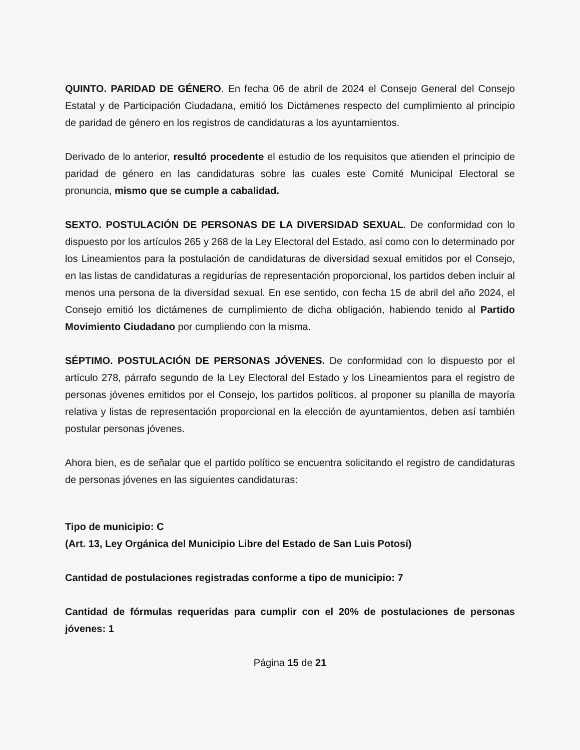QUINTO. PARIDAD DE GÉNERO. En fecha 06 de abril de 2024 el Consejo General del Consejo Estatal y de Participación Ciudadana, emitió los Dictámenes respecto del cumplimiento al principio de paridad de género en los registros de candidaturas a los ayuntamientos.
Derivado de lo anterior, resultó procedente el estudio de los requisitos que atienden el principio de paridad de género en las candidaturas sobre las cuales este Comité Municipal Electoral se pronuncia, mismo que se cumple a cabalidad.
SEXTO. POSTULACIÓN DE PERSONAS DE LA DIVERSIDAD SEXUAL. De conformidad con lo dispuesto por los artículos 265 y 268 de la Ley Electoral del Estado, así como con lo determinado por los Lineamientos para la postulación de candidaturas de diversidad sexual emitidos por el Consejo, en las listas de candidaturas a regidurías de representación proporcional, los partidos deben incluir al menos una persona de la diversidad sexual. En ese sentido, con fecha 15 de abril del año 2024, el Consejo emitió los dictámenes de cumplimiento de dicha obligación, habiendo tenido al Partido Movimiento Ciudadano por cumpliendo con la misma.
SÉPTIMO. POSTULACIÓN DE PERSONAS JÓVENES. De conformidad con lo dispuesto por el artículo 278, párrafo segundo de la Ley Electoral del Estado y los Lineamientos para el registro de personas jóvenes emitidos por el Consejo, los partidos políticos, al proponer su planilla de mayoría relativa y listas de representación proporcional en la elección de ayuntamientos, deben así también postular personas jóvenes.
Ahora bien, es de señalar que el partido político se encuentra solicitando el registro de candidaturas de personas jóvenes en las siguientes candidaturas:
Tipo de municipio: C
(Art. 13, Ley Orgánica del Municipio Libre del Estado de San Luis Potosí)
Cantidad de postulaciones registradas conforme a tipo de municipio: 7
Cantidad de fórmulas requeridas para cumplir con el 20% de postulaciones de personas jóvenes: 1
Página 15 de 21